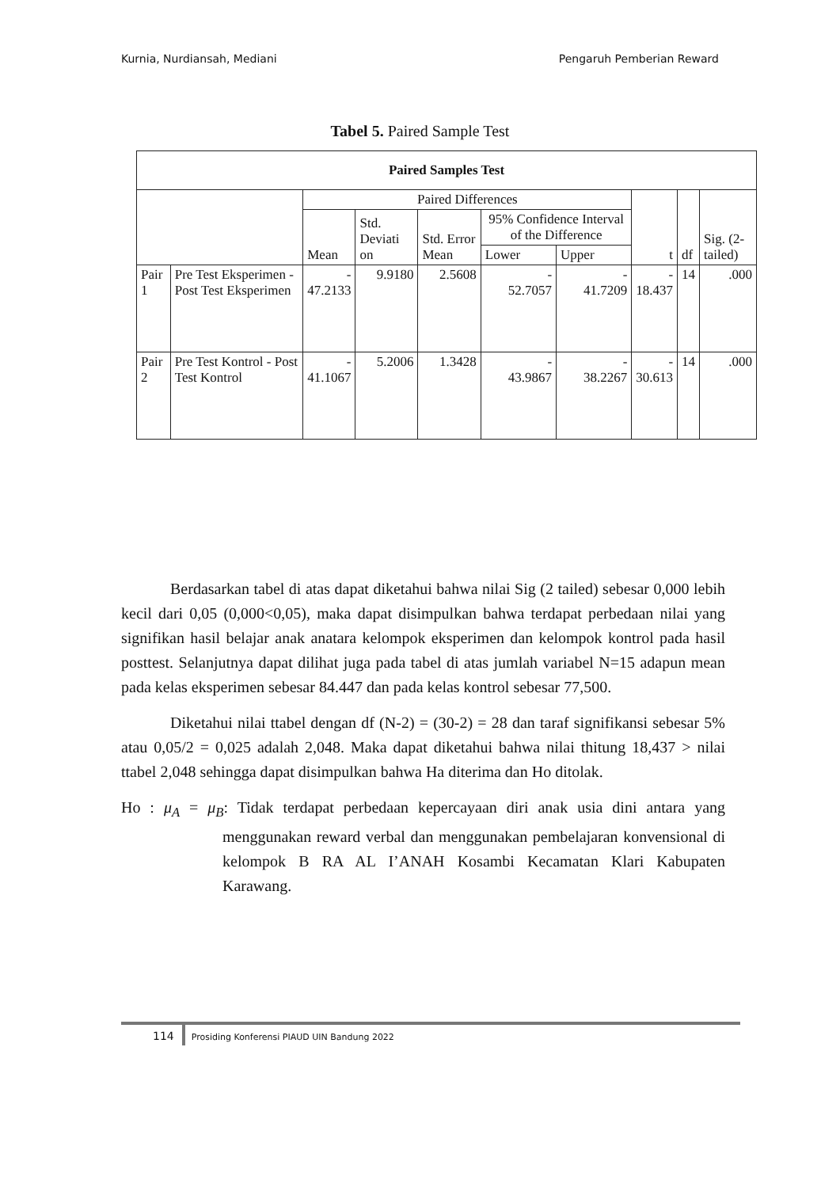Kurnia, Nurdiansah, Mediani Pengaruh Pemberian Reward
Tabel 5. Paired Sample Test
| Paired Samples Test | | | | | | | | | |
| --- | --- | --- | --- | --- | --- | --- | --- | --- | --- |
| | | Paired Differences | | | | | t | df | Sig. (2-tailed) |
| | | Mean | Std. Deviati on | Std. Error Mean | 95% Confidence Interval of the Difference | | | | |
| | | | | | Lower | Upper | | | |
| Pair 1 | Pre Test Eksperimen - Post Test Eksperimen | - 47.2133 | 9.9180 | 2.5608 | - 52.7057 | - 41.7209 | - 18.437 | 14 | .000 |
| Pair 2 | Pre Test Kontrol - Post Test Kontrol | - 41.1067 | 5.2006 | 1.3428 | - 43.9867 | - 38.2267 | - 30.613 | 14 | .000 |
Berdasarkan tabel di atas dapat diketahui bahwa nilai Sig (2 tailed) sebesar 0,000 lebih kecil dari 0,05 (0,000<0,05), maka dapat disimpulkan bahwa terdapat perbedaan nilai yang signifikan hasil belajar anak anatara kelompok eksperimen dan kelompok kontrol pada hasil posttest. Selanjutnya dapat dilihat juga pada tabel di atas jumlah variabel N=15 adapun mean pada kelas eksperimen sebesar 84.447 dan pada kelas kontrol sebesar 77,500.
Diketahui nilai ttabel dengan df (N-2) = (30-2) = 28 dan taraf signifikansi sebesar 5% atau 0,05/2 = 0,025 adalah 2,048. Maka dapat diketahui bahwa nilai thitung 18,437 > nilai ttabel 2,048 sehingga dapat disimpulkan bahwa Ha diterima dan Ho ditolak.
Ho : μ<sub>A</sub> = μ<sub>B</sub>: Tidak terdapat perbedaan kepercayaan diri anak usia dini antara yang menggunakan reward verbal dan menggunakan pembelajaran konvensional di kelompok B RA AL I’ANAH Kosambi Kecamatan Klari Kabupaten Karawang.
114 Prosiding Konferensi PIAUD UIN Bandung 2022